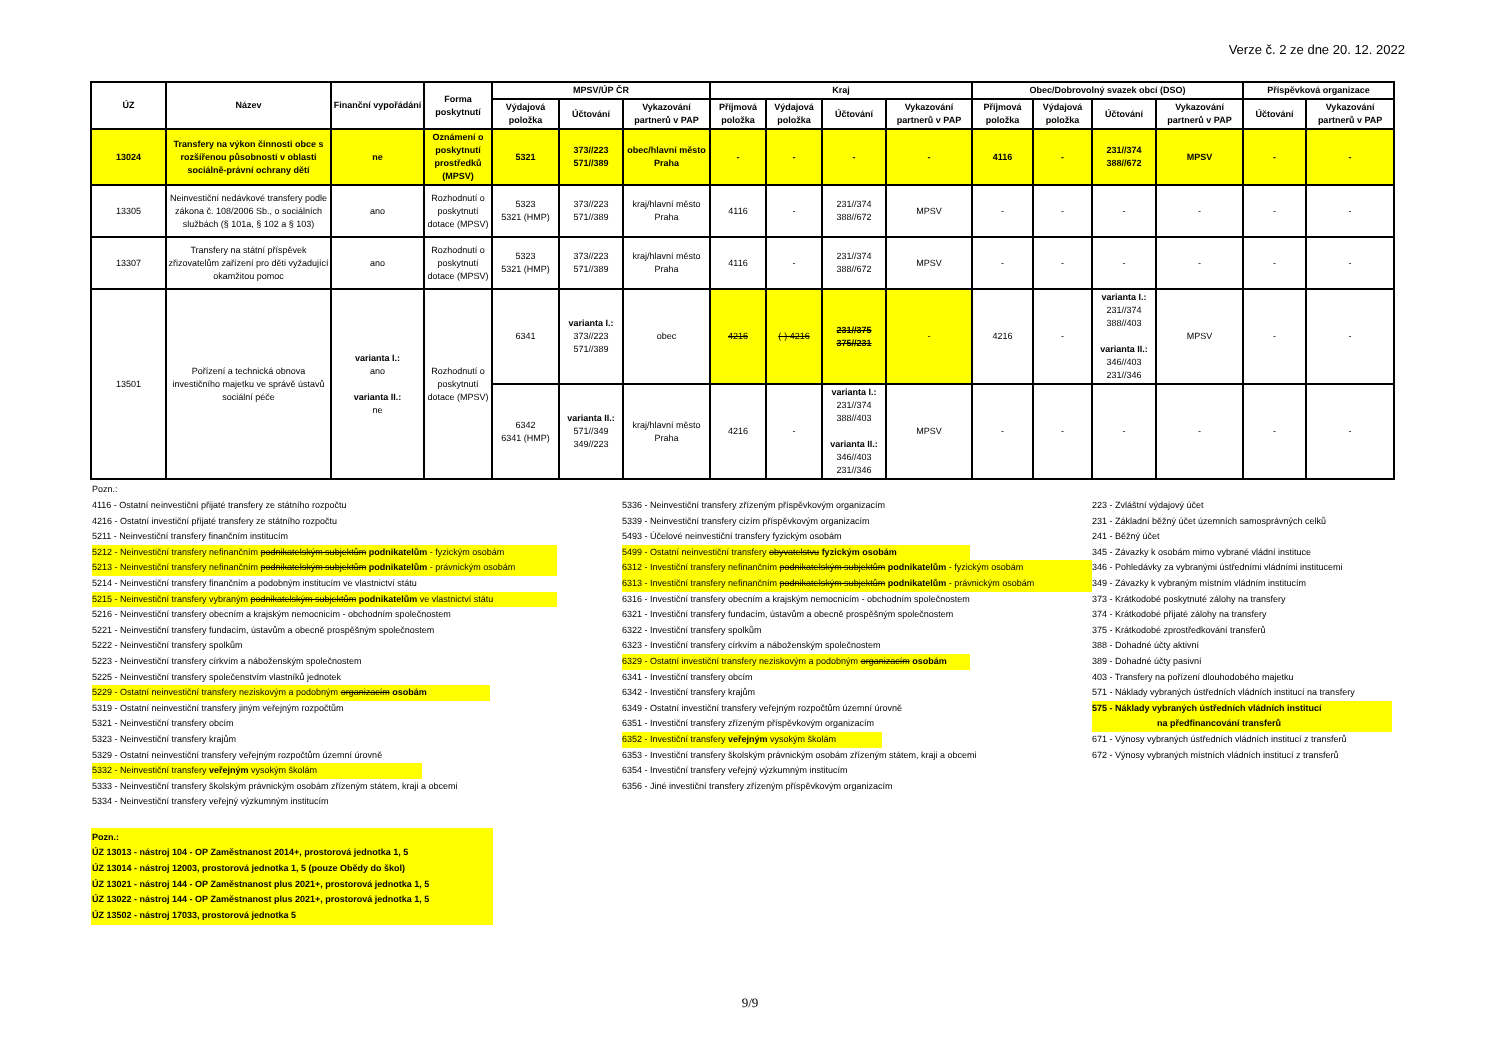Verze č. 2 ze dne 20. 12. 2022
| ÚZ | Název | Finanční vypořádání | Forma poskytnutí | MPSV/ÚP ČR | | | Kraj | | | | Obec/Dobrovolný svazek obcí (DSO) | | | | Příspěvková organizace | |
| --- | --- | --- | --- | --- | --- | --- | --- | --- | --- | --- | --- | --- | --- | --- | --- | --- |
| | | | | Výdajová položka | Účtování | Vykazování partnerů v PAP | Příjmová položka | Výdajová položka | Účtování | Vykazování partnerů v PAP | Příjmová položka | Výdajová položka | Účtování | Vykazování partnerů v PAP | Účtování | Vykazování partnerů v PAP |
| 13024 | Transfery na výkon činnosti obce s rozšířenou působností v oblasti sociálně-právní ochrany dětí | ne | Oznámení o poskytnutí prostředků (MPSV) | 5321 | 373//223 571//389 | obec/hlavní město Praha | - | - | - | - | 4116 | - | 231//374 388//672 | MPSV | - | - |
| 13305 | Neinvestiční nedávkové transfery podle zákona č. 108/2006 Sb., o sociálních službách (§ 101a, § 102 a § 103) | ano | Rozhodnutí o poskytnutí dotace (MPSV) | 5323 5321 (HMP) | 373//223 571//389 | kraj/hlavní město Praha | 4116 | - | 231//374 388//672 | MPSV | - | - | - | - | - | - |
| 13307 | Transfery na státní příspěvek zřizovatelům zařízení pro děti vyžadující okamžitou pomoc | ano | Rozhodnutí o poskytnutí dotace (MPSV) | 5323 5321 (HMP) | 373//223 571//389 | kraj/hlavní město Praha | 4116 | - | 231//374 388//672 | MPSV | - | - | - | - | - | - |
| 13501 | Pořízení a technická obnova investičního majetku ve správě ústavů sociální péče | varianta I.: ano varianta II.: ne | Rozhodnutí o poskytnutí dotace (MPSV) | 6341 | varianta I.: 373//223 571//389 | obec | 4216 | (-) 4216 | 231//375 375//231 | - | 4216 | - | varianta I.: 231//374 388//403 varianta II.: 346//403 231//346 | MPSV | - | - |
| | | | | 6342 6341 (HMP) | varianta II.: 571//349 349//223 | kraj/hlavní město Praha | 4216 | - | varianta I.: 231//374 388//403 varianta II.: 346//403 231//346 | MPSV | - | - | - | - | - | - |
Pozn.:
4116 - Ostatní neinvestiční přijaté transfery ze státního rozpočtu
4216 - Ostatní investiční přijaté transfery ze státního rozpočtu
5211 - Neinvestiční transfery finančním institucím
5212 - Neinvestiční transfery nefinančním podnikatelským subjektům podnikatelům - fyzickým osobám
5213 - Neinvestiční transfery nefinančním podnikatelským subjektům podnikatelům - právnickým osobám
5214 - Neinvestiční transfery finančním a podobným institucím ve vlastnictví státu
5215 - Neinvestiční transfery vybraným podnikatelským subjektům podnikatelům ve vlastnictví státu
5216 - Neinvestiční transfery obecním a krajským nemocnicím - obchodním společnostem
5221 - Neinvestiční transfery fundacím, ústavům a obecně prospěšným společnostem
5222 - Neinvestiční transfery spolkům
5223 - Neinvestiční transfery církvím a náboženským společnostem
5225 - Neinvestiční transfery společenstvím vlastníků jednotek
5229 - Ostatní neinvestiční transfery neziskovým a podobným organizacím osobám
5319 - Ostatní neinvestiční transfery jiným veřejným rozpočtům
5321 - Neinvestiční transfery obcím
5323 - Neinvestiční transfery krajům
5329 - Ostatní neinvestiční transfery veřejným rozpočtům územní úrovně
5332 - Neinvestiční transfery veřejným vysokým školám
5333 - Neinvestiční transfery školským právnickým osobám zřízeným státem, kraji a obcemi
5334 - Neinvestiční transfery veřejný výzkumným institucím
5336 - Neinvestiční transfery zřízeným příspěvkovým organizacím
5339 - Neinvestiční transfery cizím příspěvkovým organizacím
5493 - Účelové neinvestiční transfery fyzickým osobám
5499 - Ostatní neinvestiční transfery obyvatelstvu fyzickým osobám
6312 - Investiční transfery nefinančním podnikatelským subjektům podnikatelům - fyzickým osobám
6313 - Investiční transfery nefinančním podnikatelským subjektům podnikatelům - právnickým osobám
6316 - Investiční transfery obecním a krajským nemocnicím - obchodním společnostem
6321 - Investiční transfery fundacím, ústavům a obecně prospěšným společnostem
6322 - Investiční transfery spolkům
6323 - Investiční transfery církvím a náboženským společnostem
6329 - Ostatní investiční transfery neziskovým a podobným organizacím osobám
6341 - Investiční transfery obcím
6342 - Investiční transfery krajům
6349 - Ostatní investiční transfery veřejným rozpočtům územní úrovně
6351 - Investiční transfery zřízeným příspěvkovým organizacím
6352 - Investiční transfery veřejným vysokým školám
6353 - Investiční transfery školským právnickým osobám zřízeným státem, kraji a obcemi
6354 - Investiční transfery veřejný výzkumným institucím
6356 - Jiné investiční transfery zřízeným příspěvkovým organizacím
223 - Zvláštní výdajový účet
231 - Základní běžný účet územních samosprávných celků
241 - Běžný účet
345 - Závazky k osobám mimo vybrané vládní instituce
346 - Pohledávky za vybranými ústředními vládními institucemi
349 - Závazky k vybraným místním vládním institucím
373 - Krátkodobé poskytnuté zálohy na transfery
374 - Krátkodobé přijaté zálohy na transfery
375 - Krátkodobé zprostředkování transferů
388 - Dohadné účty aktivní
389 - Dohadné účty pasivní
403 - Transfery na pořízení dlouhodobého majetku
571 - Náklady vybraných ústředních vládních institucí na transfery
575 - Náklady vybraných ústředních vládních institucí
na předfinancování transferů
671 - Výnosy vybraných ústředních vládních institucí z transferů
672 - Výnosy vybraných místních vládních institucí z transferů
Pozn.:
ÚZ 13013 - nástroj 104 - OP Zaměstnanost 2014+, prostorová jednotka 1, 5
ÚZ 13014 - nástroj 12003, prostorová jednotka 1, 5 (pouze Obědy do škol)
ÚZ 13021 - nástroj 144 - OP Zaměstnanost plus 2021+, prostorová jednotka 1, 5
ÚZ 13022 - nástroj 144 - OP Zaměstnanost plus 2021+, prostorová jednotka 1, 5
ÚZ 13502 - nástroj 17033, prostorová jednotka 5
9/9